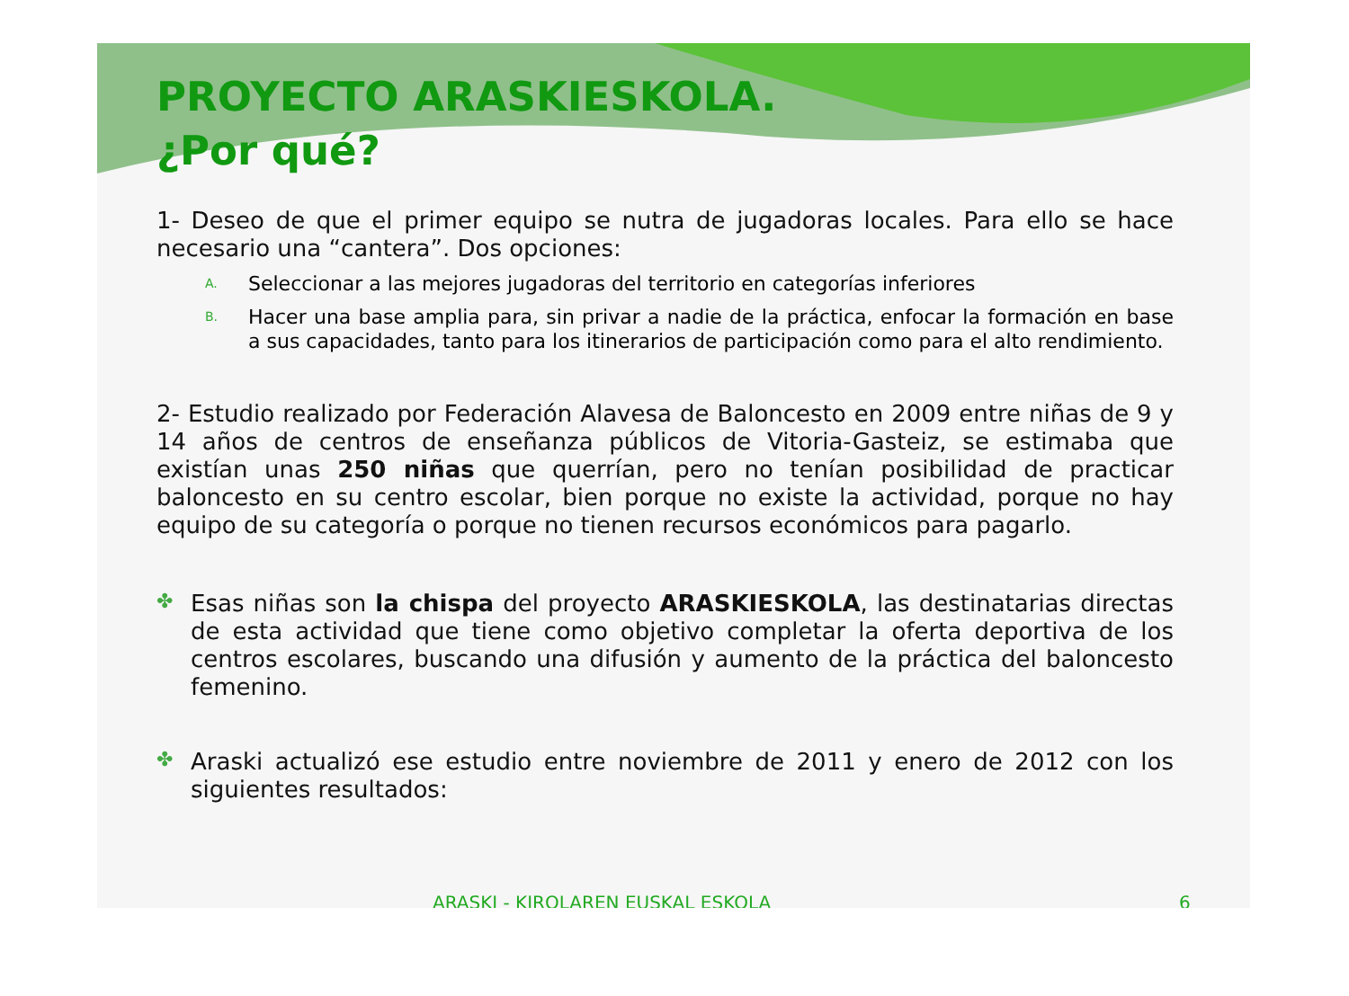PROYECTO ARASKIESKOLA.
¿Por qué?
1- Deseo de que el primer equipo se nutra de jugadoras locales. Para ello se hace necesario una “cantera”. Dos opciones:
A.
Seleccionar a las mejores jugadoras del territorio en categorías inferiores
B.
Hacer una base amplia para, sin privar a nadie de la práctica, enfocar la formación en base a sus capacidades, tanto para los itinerarios de participación como para el alto rendimiento.
2- Estudio realizado por Federación Alavesa de Baloncesto en 2009 entre niñas de 9 y 14 años de centros de enseñanza públicos de Vitoria-Gasteiz, se estimaba que existían unas 250 niñas que querrían, pero no tenían posibilidad de practicar baloncesto en su centro escolar, bien porque no existe la actividad, porque no hay equipo de su categoría o porque no tienen recursos económicos para pagarlo.
✤
Esas niñas son la chispa del proyecto ARASKIESKOLA, las destinatarias directas de esta actividad que tiene como objetivo completar la oferta deportiva de los centros escolares, buscando una difusión y aumento de la práctica del baloncesto femenino.
✤
Araski actualizó ese estudio entre noviembre de 2011 y enero de 2012 con los siguientes resultados:
ARASKI - KIROLAREN EUSKAL ESKOLA 6